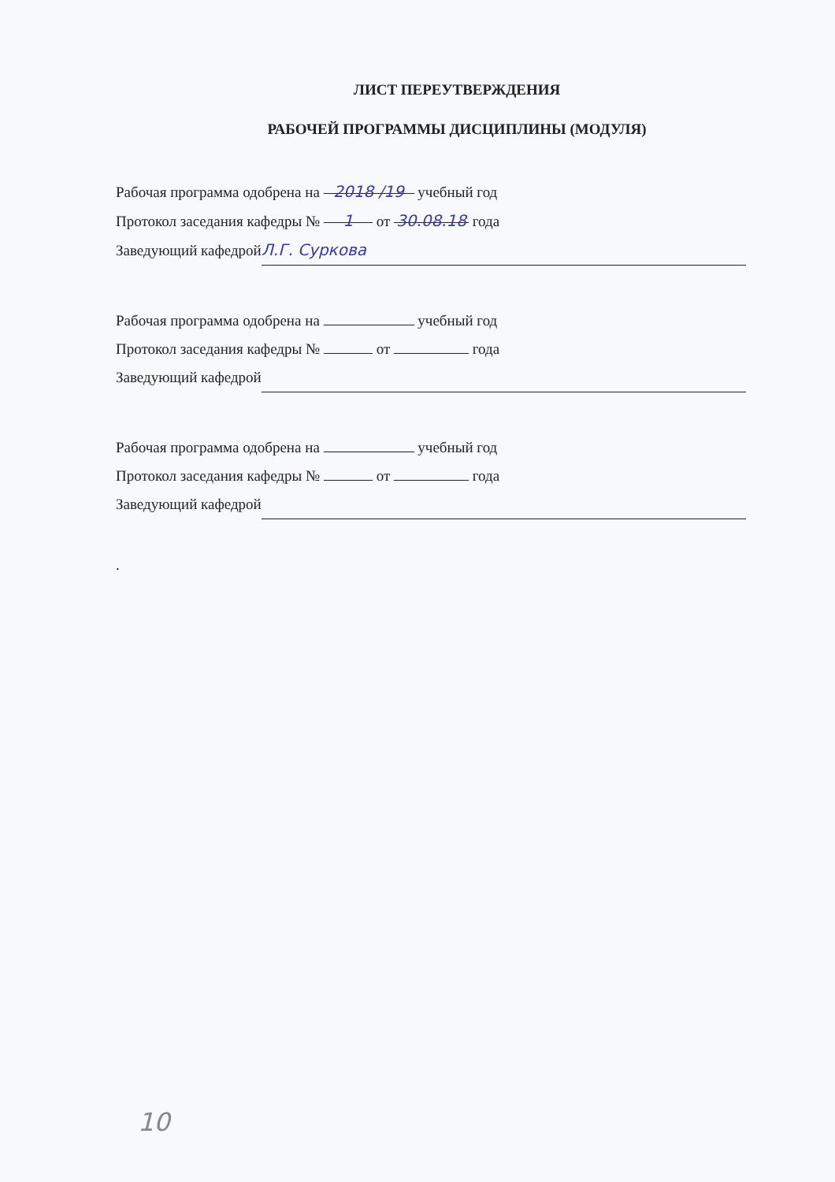ЛИСТ ПЕРЕУТВЕРЖДЕНИЯ
РАБОЧЕЙ ПРОГРАММЫ ДИСЦИПЛИНЫ (МОДУЛЯ)
Рабочая программа одобрена на 2018 /19 учебный год
Протокол заседания кафедры № 1 от 30.08.18 года
Заведующий кафедрой Л.Г. Суркова
Рабочая программа одобрена на учебный год
Протокол заседания кафедры № от года
Заведующий кафедрой
Рабочая программа одобрена на учебный год
Протокол заседания кафедры № от года
Заведующий кафедрой
.
10